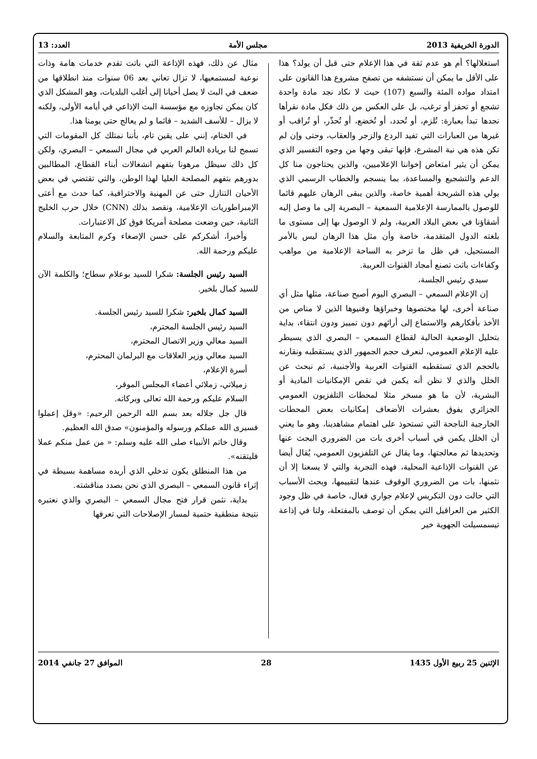الدورة الخريفية 2013 مجلس الأمة العدد: 13
استغلالها؟ أم هو عدم ثقة في هذا الإعلام حتى قبل أن يولد؟ هذا على الأقل ما يمكن أن نستشفه من تصفح مشروع هذا القانون على امتداد مواده المئة والسبع (107) حيث لا نكاد نجد مادة واحدة تشجع أو تحفز أو ترغب، بل على العكس من ذلك فكل مادة نقرأها نجدها تبدأ بعبارة: تُلزم، أو تُحدد، أو تُخضع، أو تُحذّر، أو تُراقب أو غيرها من العبارات التي تفيد الردع والزجر والعقاب، وحتى وإن لم تكن هذه هي نية المشرع، فإنها تبقى وجها من وجوه التفسير الذي يمكن أن يثير امتعاض إخواننا الإعلاميين، والذين يحتاجون منا كل الدعم والتشجيع والمساعدة، بما ينسجم والخطاب الرسمي الذي يولي هذه الشريحة أهمية خاصة، والذين يبقى الرهان عليهم قائما للوصول بالممارسة الإعلامية السمعية – البصرية إلى ما وصل إليه أشقاؤنا في بعض البلاد العربية، ولم لا الوصول بها إلى مستوى ما بلغته الدول المتقدمة، خاصة وأن مثل هذا الرهان ليس بالأمر المستحيل، في ظل ما تزخر به الساحة الإعلامية من مواهب وكفاءات باتت تصنع أمجاد القنوات العربية.
سيدي رئيس الجلسة،
إن الإعلام السمعي – البصري اليوم أصبح صناعة، مثلها مثل أي صناعة أخرى، لها مختصوها وخبراؤها وفنيوها الذين لا مناص من الأخذ بأفكارهم والاستماع إلى أرائهم دون تمييز ودون انتقاء، بداية بتحليل الوضعية الحالية لقطاع السمعي – البصري الذي يسيطر عليه الإعلام العمومي، لنعرف حجم الجمهور الذي يستقطبه ونقارنه بالحجم الذي تستقطبه القنوات العربية والأجنبية، ثم نبحث عن الخلل والذي لا نظن أنه يكمن في نقص الإمكانيات المادية أو البشرية، لأن ما هو مسخر مثلا لمحطات التلفزيون العمومي الجزائري يفوق بعشرات الأضعاف إمكانيات بعض المحطات الخارجية الناجحة التي تستحوذ على اهتمام مشاهدينا، وهو ما يعني أن الخلل يكمن في أسباب أخرى بات من الضروري البحث عنها وتحديدها ثم معالجتها، وما يقال عن التلفزيون العمومي، يُقال أيضا عن القنوات الإذاعية المحلية، فهذه التجربة والتي لا يسعنا إلا أن نثمنها، بات من الضروري الوقوف عندها لتقييمها، وبحث الأسباب التي حالت دون التكريس لإعلام جواري فعال، خاصة في ظل وجود الكثير من العراقيل التي يمكن أن توصف بالمفتعلة، ولنا في إذاعة تيسمسيلت الجهوية خير
مثال عن ذلك، فهذه الإذاعة التي باتت تقدم خدمات هامة وذات نوعية لمستمعيها، لا تزال تعاني بعد 06 سنوات منذ انطلاقها من ضعف في البث لا يصل أحيانا إلى أغلب البلديات، وهو المشكل الذي كان يمكن تجاوزه مع مؤسسة البث الإذاعي في أيامه الأولى، ولكنه لا يزال – للأسف الشديد – قائما و لم يعالج حتى يومنا هذا.
في الختام، إنني على يقين تام، بأننا نمتلك كل المقومات التي تسمح لنا بريادة العالم العربي في مجال السمعي – البصري، ولكن كل ذلك سيظل مرهونا بتفهم انشغالات أبناء القطاع، المطالبين بدورهم بتفهم المصلحة العليا لهذا الوطن، والتي تقتضي في بعض الأحيان التنازل حتى عن المهنية والاحترافية، كما حدث مع أعتى الإمبراطوريات الإعلامية، ونقصد بذلك (CNN) خلال حرب الخليج الثانية، حين وضعت مصلحة أمريكا فوق كل الاعتبارات.
وأخيرا، أشكركم على حسن الإصغاء وكرم المتابعة والسلام عليكم ورحمة الله.
السيد رئيس الجلسة: شكرا للسيد بوعلام سطاح؛ والكلمة الآن للسيد كمال بلخير.
السيد كمال بلخير: شكرا للسيد رئيس الجلسة.
السيد رئيس الجلسة المحترم،
السيد معالي وزير الاتصال المحترم،
السيد معالي وزير العلاقات مع البرلمان المحترم،
أسرة الإعلام،
زميلاتي، زملائي أعضاء المجلس الموقر،
السلام عليكم ورحمة الله تعالى وبركاته.
قال جل جلاله بعد بسم الله الرحمن الرحيم: «وقل إعملوا فسيرى الله عملكم ورسوله والمؤمنون» صدق الله العظيم.
وقال خاتم الأنبياء صلى الله عليه وسلم: « من عمل منكم عملا فليتقنه».
من هذا المنطلق يكون تدخلي الذي أريده مساهمة بسيطة في إثراء قانون السمعي – البصري الذي نحن بصدد مناقشته.
بداية، نثمن قرار فتح مجال السمعي – البصري والذي نعتبره نتيجة منطقية حتمية لمسار الإصلاحات التي تعرفها
الإثنين 25 ربيع الأول 1435 28 الموافق 27 جانفي 2014